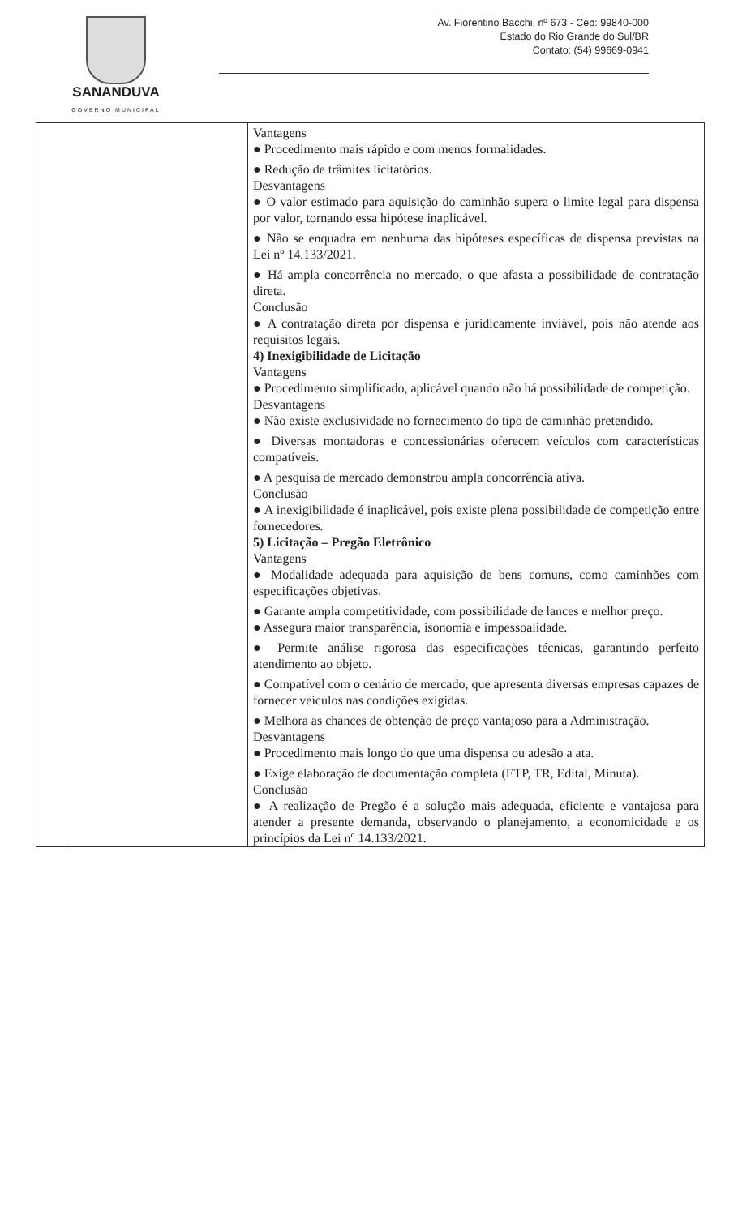SANANDUVA
GOVERNO MUNICIPAL
Av. Fiorentino Bacchi, nº 673 - Cep: 99840-000
Estado do Rio Grande do Sul/BR
Contato: (54) 99669-0941
| | | Vantagens ● Procedimento mais rápido e com menos formalidades. ● Redução de trâmites licitatórios. Desvantagens ● O valor estimado para aquisição do caminhão supera o limite legal para dispensa por valor, tornando essa hipótese inaplicável. ● Não se enquadra em nenhuma das hipóteses específicas de dispensa previstas na Lei nº 14.133/2021. ● Há ampla concorrência no mercado, o que afasta a possibilidade de contratação direta. Conclusão ● A contratação direta por dispensa é juridicamente inviável, pois não atende aos requisitos legais. 4) Inexigibilidade de Licitação Vantagens ● Procedimento simplificado, aplicável quando não há possibilidade de competição. Desvantagens ● Não existe exclusividade no fornecimento do tipo de caminhão pretendido. ● Diversas montadoras e concessionárias oferecem veículos com características compatíveis. ● A pesquisa de mercado demonstrou ampla concorrência ativa. Conclusão ● A inexigibilidade é inaplicável, pois existe plena possibilidade de competição entre fornecedores. 5) Licitação – Pregão Eletrônico Vantagens ● Modalidade adequada para aquisição de bens comuns, como caminhões com especificações objetivas. ● Garante ampla competitividade, com possibilidade de lances e melhor preço. ● Assegura maior transparência, isonomia e impessoalidade. ● Permite análise rigorosa das especificações técnicas, garantindo perfeito atendimento ao objeto. ● Compatível com o cenário de mercado, que apresenta diversas empresas capazes de fornecer veículos nas condições exigidas. ● Melhora as chances de obtenção de preço vantajoso para a Administração. Desvantagens ● Procedimento mais longo do que uma dispensa ou adesão a ata. ● Exige elaboração de documentação completa (ETP, TR, Edital, Minuta). Conclusão ● A realização de Pregão é a solução mais adequada, eficiente e vantajosa para atender a presente demanda, observando o planejamento, a economicidade e os princípios da Lei nº 14.133/2021. |